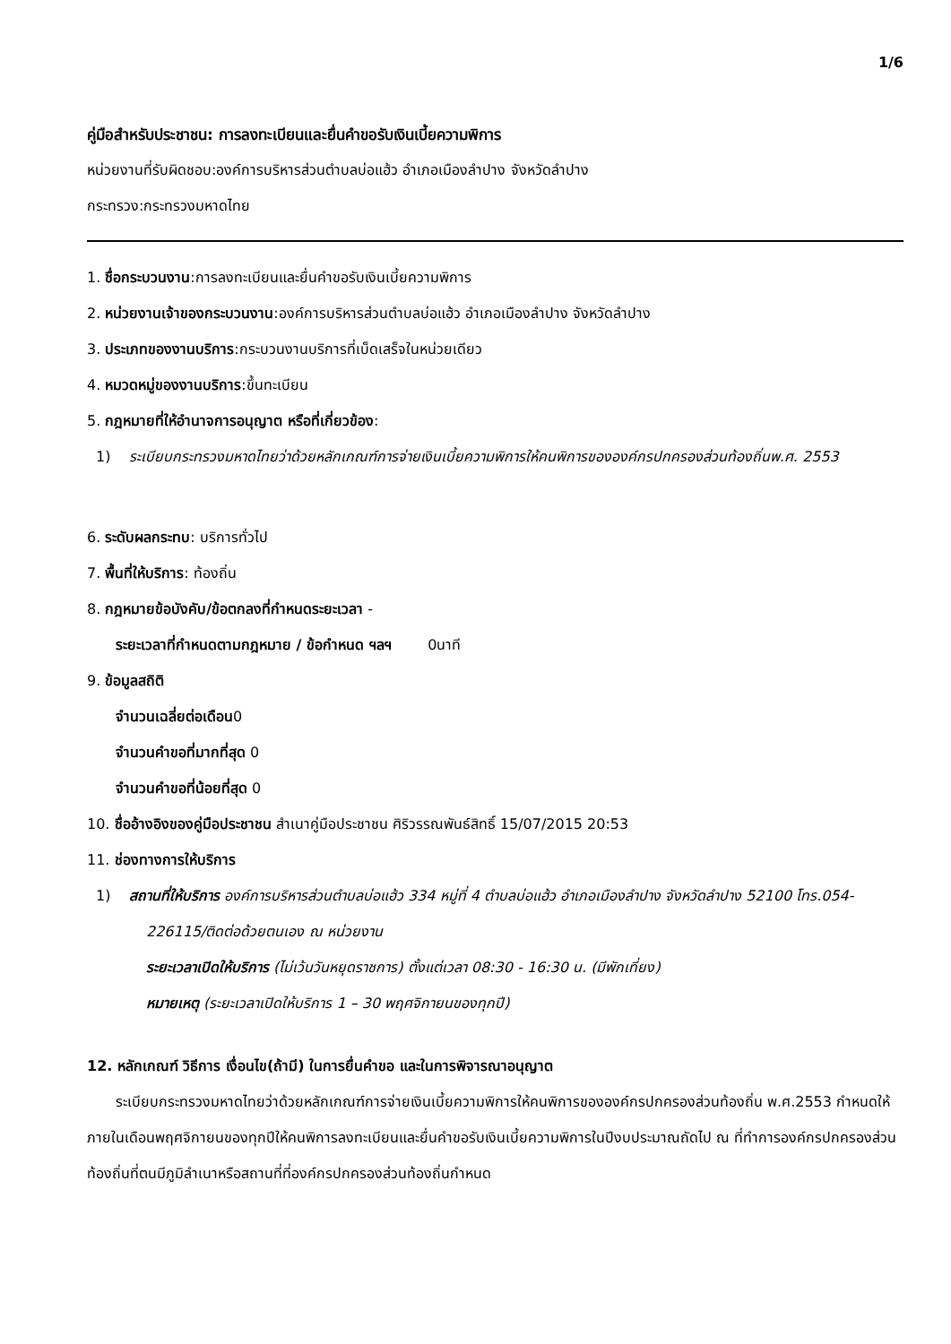1/6
คู่มือสำหรับประชาชน: การลงทะเบียนและยื่นคำขอรับเงินเบี้ยความพิการ
หน่วยงานที่รับผิดชอบ:องค์การบริหารส่วนตำบลบ่อแฮ้ว อำเภอเมืองลำปาง จังหวัดลำปาง
กระทรวง:กระทรวงมหาดไทย
1. ชื่อกระบวนงาน:การลงทะเบียนและยื่นคำขอรับเงินเบี้ยความพิการ
2. หน่วยงานเจ้าของกระบวนงาน:องค์การบริหารส่วนตำบลบ่อแฮ้ว อำเภอเมืองลำปาง จังหวัดลำปาง
3. ประเภทของงานบริการ:กระบวนงานบริการที่เบ็ดเสร็จในหน่วยเดียว
4. หมวดหมู่ของงานบริการ:ขึ้นทะเบียน
5. กฎหมายที่ให้อำนาจการอนุญาต หรือที่เกี่ยวข้อง:
1) ระเบียบกระทรวงมหาดไทยว่าด้วยหลักเกณฑ์การจ่ายเงินเบี้ยความพิการให้คนพิการขององค์กรปกครองส่วนท้องถิ่นพ.ศ. 2553
6. ระดับผลกระทบ: บริการทั่วไป
7. พื้นที่ให้บริการ: ท้องถิ่น
8. กฎหมายข้อบังคับ/ข้อตกลงที่กำหนดระยะเวลา -
ระยะเวลาที่กำหนดตามกฎหมาย / ข้อกำหนด ฯลฯ 0นาที
9. ข้อมูลสถิติ
จำนวนเฉลี่ยต่อเดือน0
จำนวนคำขอที่มากที่สุด 0
จำนวนคำขอที่น้อยที่สุด 0
10. ชื่ออ้างอิงของคู่มือประชาชน สำเนาคู่มือประชาชน ศิริวรรณพันธ์สิทธิ์ 15/07/2015 20:53
11. ช่องทางการให้บริการ
1) สถานที่ให้บริการ องค์การบริหารส่วนตำบลบ่อแฮ้ว 334 หมู่ที่ 4 ตำบลบ่อแฮ้ว อำเภอเมืองลำปาง จังหวัดลำปาง 52100 โทร.054-226115/ติดต่อด้วยตนเอง ณ หน่วยงาน
ระยะเวลาเปิดให้บริการ (ไม่เว้นวันหยุดราชการ) ตั้งแต่เวลา 08:30 - 16:30 น. (มีพักเที่ยง)
หมายเหตุ (ระยะเวลาเปิดให้บริการ 1 – 30 พฤศจิกายนของทุกปี)
12. หลักเกณฑ์ วิธีการ เงื่อนไข(ถ้ามี) ในการยื่นคำขอ และในการพิจารณาอนุญาต
ระเบียบกระทรวงมหาดไทยว่าด้วยหลักเกณฑ์การจ่ายเงินเบี้ยความพิการให้คนพิการขององค์กรปกครองส่วนท้องถิ่น พ.ศ.2553 กำหนดให้ภายในเดือนพฤศจิกายนของทุกปีให้คนพิการลงทะเบียนและยื่นคำขอรับเงินเบี้ยความพิการในปีงบประมาณถัดไป ณ ที่ทำการองค์กรปกครองส่วนท้องถิ่นที่ตนมีภูมิลำเนาหรือสถานที่ที่องค์กรปกครองส่วนท้องถิ่นกำหนด